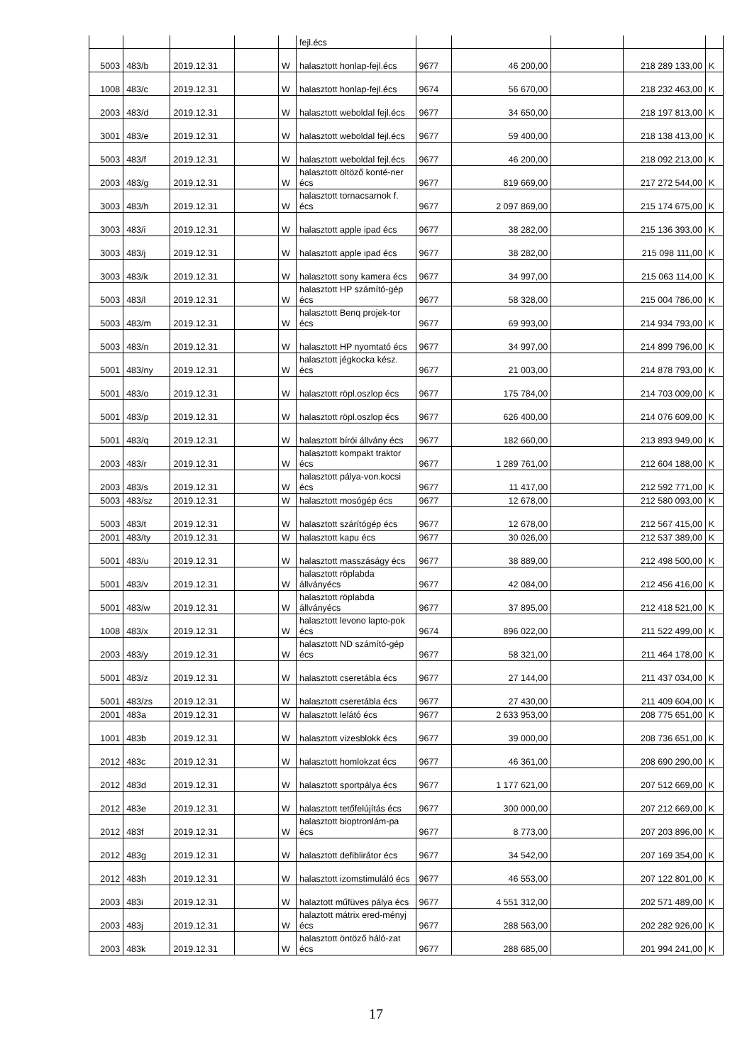| | | | | | fejl.écs | | | | | |
| 5003 | 483/b | 2019.12.31 | | W | halasztott honlap-fejl.écs | 9677 | 46 200,00 | | 218 289 133,00 | K |
| 1008 | 483/c | 2019.12.31 | | W | halasztott honlap-fejl.écs | 9674 | 56 670,00 | | 218 232 463,00 | K |
| 2003 | 483/d | 2019.12.31 | | W | halasztott weboldal fejl.écs | 9677 | 34 650,00 | | 218 197 813,00 | K |
| 3001 | 483/e | 2019.12.31 | | W | halasztott weboldal fejl.écs | 9677 | 59 400,00 | | 218 138 413,00 | K |
| 5003 | 483/f | 2019.12.31 | | W | halasztott weboldal fejl.écs | 9677 | 46 200,00 | | 218 092 213,00 | K |
| 2003 | 483/g | 2019.12.31 | | W | halasztott öltöző konté-ner écs | 9677 | 819 669,00 | | 217 272 544,00 | K |
| 3003 | 483/h | 2019.12.31 | | W | halasztott tornacsarnok f. écs | 9677 | 2 097 869,00 | | 215 174 675,00 | K |
| 3003 | 483/i | 2019.12.31 | | W | halasztott apple ipad écs | 9677 | 38 282,00 | | 215 136 393,00 | K |
| 3003 | 483/j | 2019.12.31 | | W | halasztott apple ipad écs | 9677 | 38 282,00 | | 215 098 111,00 | K |
| 3003 | 483/k | 2019.12.31 | | W | halasztott sony kamera écs | 9677 | 34 997,00 | | 215 063 114,00 | K |
| 5003 | 483/l | 2019.12.31 | | W | halasztott HP számító-gép écs | 9677 | 58 328,00 | | 215 004 786,00 | K |
| 5003 | 483/m | 2019.12.31 | | W | halasztott Benq projek-tor écs | 9677 | 69 993,00 | | 214 934 793,00 | K |
| 5003 | 483/n | 2019.12.31 | | W | halasztott HP nyomtató écs | 9677 | 34 997,00 | | 214 899 796,00 | K |
| 5001 | 483/ny | 2019.12.31 | | W | halasztott jégkocka kész. écs | 9677 | 21 003,00 | | 214 878 793,00 | K |
| 5001 | 483/o | 2019.12.31 | | W | halasztott röpl.oszlop écs | 9677 | 175 784,00 | | 214 703 009,00 | K |
| 5001 | 483/p | 2019.12.31 | | W | halasztott röpl.oszlop écs | 9677 | 626 400,00 | | 214 076 609,00 | K |
| 5001 | 483/q | 2019.12.31 | | W | halasztott bírói állvány écs | 9677 | 182 660,00 | | 213 893 949,00 | K |
| 2003 | 483/r | 2019.12.31 | | W | halasztott kompakt traktor écs | 9677 | 1 289 761,00 | | 212 604 188,00 | K |
| 2003 | 483/s | 2019.12.31 | | W | halasztott pálya-von.kocsi écs | 9677 | 11 417,00 | | 212 592 771,00 | K |
| 5003 | 483/sz | 2019.12.31 | | W | halasztott mosógép écs | 9677 | 12 678,00 | | 212 580 093,00 | K |
| 5003 | 483/t | 2019.12.31 | | W | halasztott szárítógép écs | 9677 | 12 678,00 | | 212 567 415,00 | K |
| 2001 | 483/ty | 2019.12.31 | | W | halasztott kapu écs | 9677 | 30 026,00 | | 212 537 389,00 | K |
| 5001 | 483/u | 2019.12.31 | | W | halasztott masszáságy écs | 9677 | 38 889,00 | | 212 498 500,00 | K |
| 5001 | 483/v | 2019.12.31 | | W | halasztott röplabda állványécs | 9677 | 42 084,00 | | 212 456 416,00 | K |
| 5001 | 483/w | 2019.12.31 | | W | halasztott röplabda állványécs | 9677 | 37 895,00 | | 212 418 521,00 | K |
| 1008 | 483/x | 2019.12.31 | | W | halasztott levono lapto-pok écs | 9674 | 896 022,00 | | 211 522 499,00 | K |
| 2003 | 483/y | 2019.12.31 | | W | halasztott ND számító-gép écs | 9677 | 58 321,00 | | 211 464 178,00 | K |
| 5001 | 483/z | 2019.12.31 | | W | halasztott cseretábla écs | 9677 | 27 144,00 | | 211 437 034,00 | K |
| 5001 | 483/zs | 2019.12.31 | | W | halasztott cseretábla écs | 9677 | 27 430,00 | | 211 409 604,00 | K |
| 2001 | 483a | 2019.12.31 | | W | halasztott lelátó écs | 9677 | 2 633 953,00 | | 208 775 651,00 | K |
| 1001 | 483b | 2019.12.31 | | W | halasztott vizesblokk écs | 9677 | 39 000,00 | | 208 736 651,00 | K |
| 2012 | 483c | 2019.12.31 | | W | halasztott homlokzat écs | 9677 | 46 361,00 | | 208 690 290,00 | K |
| 2012 | 483d | 2019.12.31 | | W | halasztott sportpálya écs | 9677 | 1 177 621,00 | | 207 512 669,00 | K |
| 2012 | 483e | 2019.12.31 | | W | halasztott tetőfelújítás écs | 9677 | 300 000,00 | | 207 212 669,00 | K |
| 2012 | 483f | 2019.12.31 | | W | halasztott bioptronlám-pa écs | 9677 | 8 773,00 | | 207 203 896,00 | K |
| 2012 | 483g | 2019.12.31 | | W | halasztott defiblirátor écs | 9677 | 34 542,00 | | 207 169 354,00 | K |
| 2012 | 483h | 2019.12.31 | | W | halasztott izomstimuláló écs | 9677 | 46 553,00 | | 207 122 801,00 | K |
| 2003 | 483i | 2019.12.31 | | W | halaztott műfüves pálya écs | 9677 | 4 551 312,00 | | 202 571 489,00 | K |
| 2003 | 483j | 2019.12.31 | | W | halaztott mátrix ered-ményj écs | 9677 | 288 563,00 | | 202 282 926,00 | K |
| 2003 | 483k | 2019.12.31 | | W | halasztott öntöző háló-zat écs | 9677 | 288 685,00 | | 201 994 241,00 | K |
17